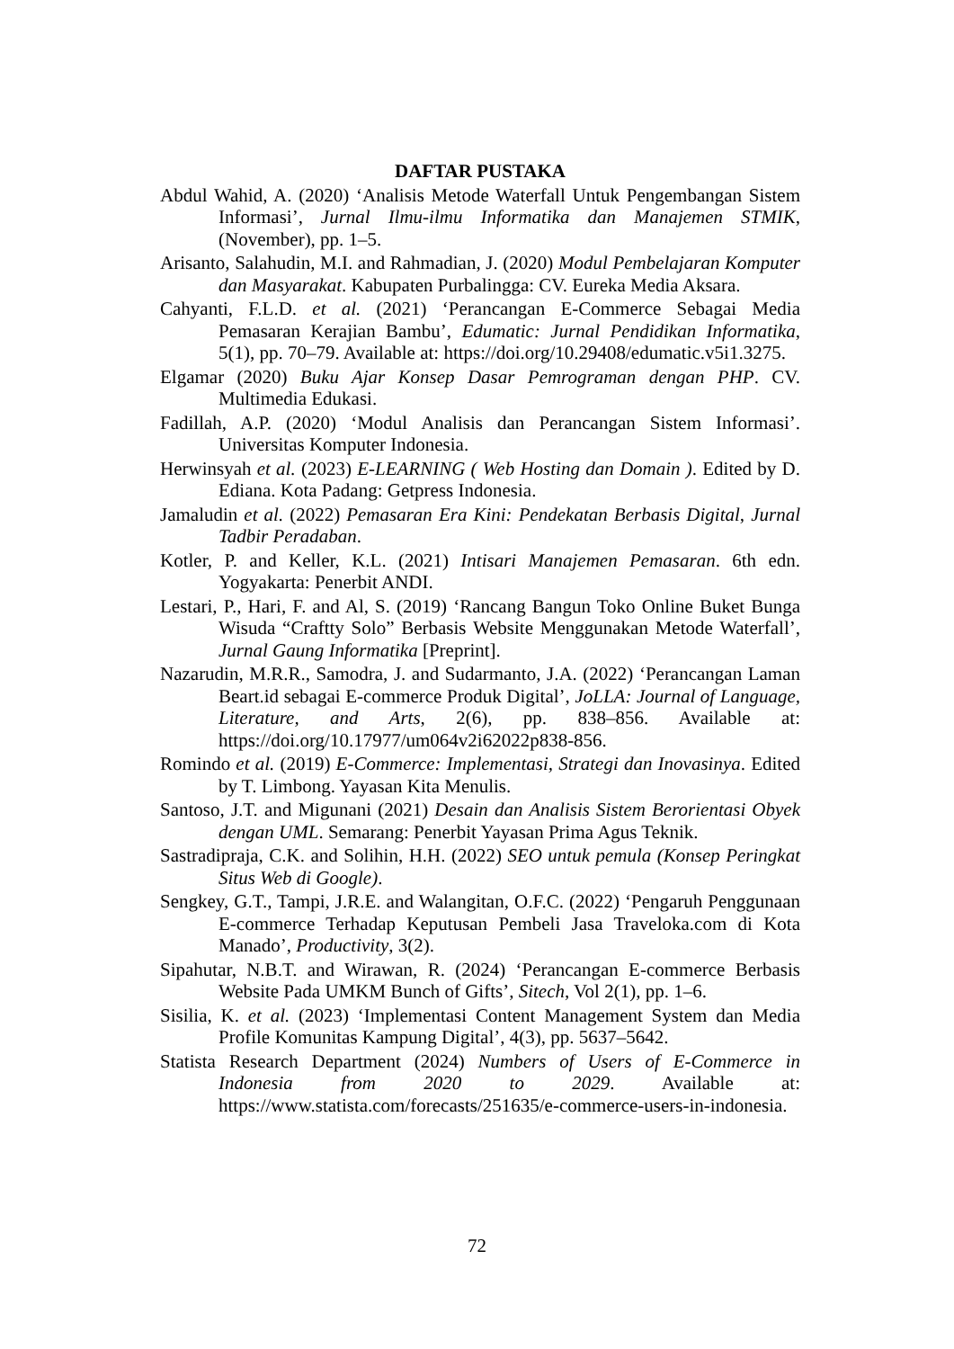DAFTAR PUSTAKA
Abdul Wahid, A. (2020) ‘Analisis Metode Waterfall Untuk Pengembangan Sistem Informasi’, Jurnal Ilmu-ilmu Informatika dan Manajemen STMIK, (November), pp. 1–5.
Arisanto, Salahudin, M.I. and Rahmadian, J. (2020) Modul Pembelajaran Komputer dan Masyarakat. Kabupaten Purbalingga: CV. Eureka Media Aksara.
Cahyanti, F.L.D. et al. (2021) ‘Perancangan E-Commerce Sebagai Media Pemasaran Kerajian Bambu’, Edumatic: Jurnal Pendidikan Informatika, 5(1), pp. 70–79. Available at: https://doi.org/10.29408/edumatic.v5i1.3275.
Elgamar (2020) Buku Ajar Konsep Dasar Pemrograman dengan PHP. CV. Multimedia Edukasi.
Fadillah, A.P. (2020) ‘Modul Analisis dan Perancangan Sistem Informasi’. Universitas Komputer Indonesia.
Herwinsyah et al. (2023) E-LEARNING ( Web Hosting dan Domain ). Edited by D. Ediana. Kota Padang: Getpress Indonesia.
Jamaludin et al. (2022) Pemasaran Era Kini: Pendekatan Berbasis Digital, Jurnal Tadbir Peradaban.
Kotler, P. and Keller, K.L. (2021) Intisari Manajemen Pemasaran. 6th edn. Yogyakarta: Penerbit ANDI.
Lestari, P., Hari, F. and Al, S. (2019) ‘Rancang Bangun Toko Online Buket Bunga Wisuda “Craftty Solo” Berbasis Website Menggunakan Metode Waterfall’, Jurnal Gaung Informatika [Preprint].
Nazarudin, M.R.R., Samodra, J. and Sudarmanto, J.A. (2022) ‘Perancangan Laman Beart.id sebagai E-commerce Produk Digital’, JoLLA: Journal of Language, Literature, and Arts, 2(6), pp. 838–856. Available at: https://doi.org/10.17977/um064v2i62022p838-856.
Romindo et al. (2019) E-Commerce: Implementasi, Strategi dan Inovasinya. Edited by T. Limbong. Yayasan Kita Menulis.
Santoso, J.T. and Migunani (2021) Desain dan Analisis Sistem Berorientasi Obyek dengan UML. Semarang: Penerbit Yayasan Prima Agus Teknik.
Sastradipraja, C.K. and Solihin, H.H. (2022) SEO untuk pemula (Konsep Peringkat Situs Web di Google).
Sengkey, G.T., Tampi, J.R.E. and Walangitan, O.F.C. (2022) ‘Pengaruh Penggunaan E-commerce Terhadap Keputusan Pembeli Jasa Traveloka.com di Kota Manado’, Productivity, 3(2).
Sipahutar, N.B.T. and Wirawan, R. (2024) ‘Perancangan E-commerce Berbasis Website Pada UMKM Bunch of Gifts’, Sitech, Vol 2(1), pp. 1–6.
Sisilia, K. et al. (2023) ‘Implementasi Content Management System dan Media Profile Komunitas Kampung Digital’, 4(3), pp. 5637–5642.
Statista Research Department (2024) Numbers of Users of E-Commerce in Indonesia from 2020 to 2029. Available at: https://www.statista.com/forecasts/251635/e-commerce-users-in-indonesia.
72